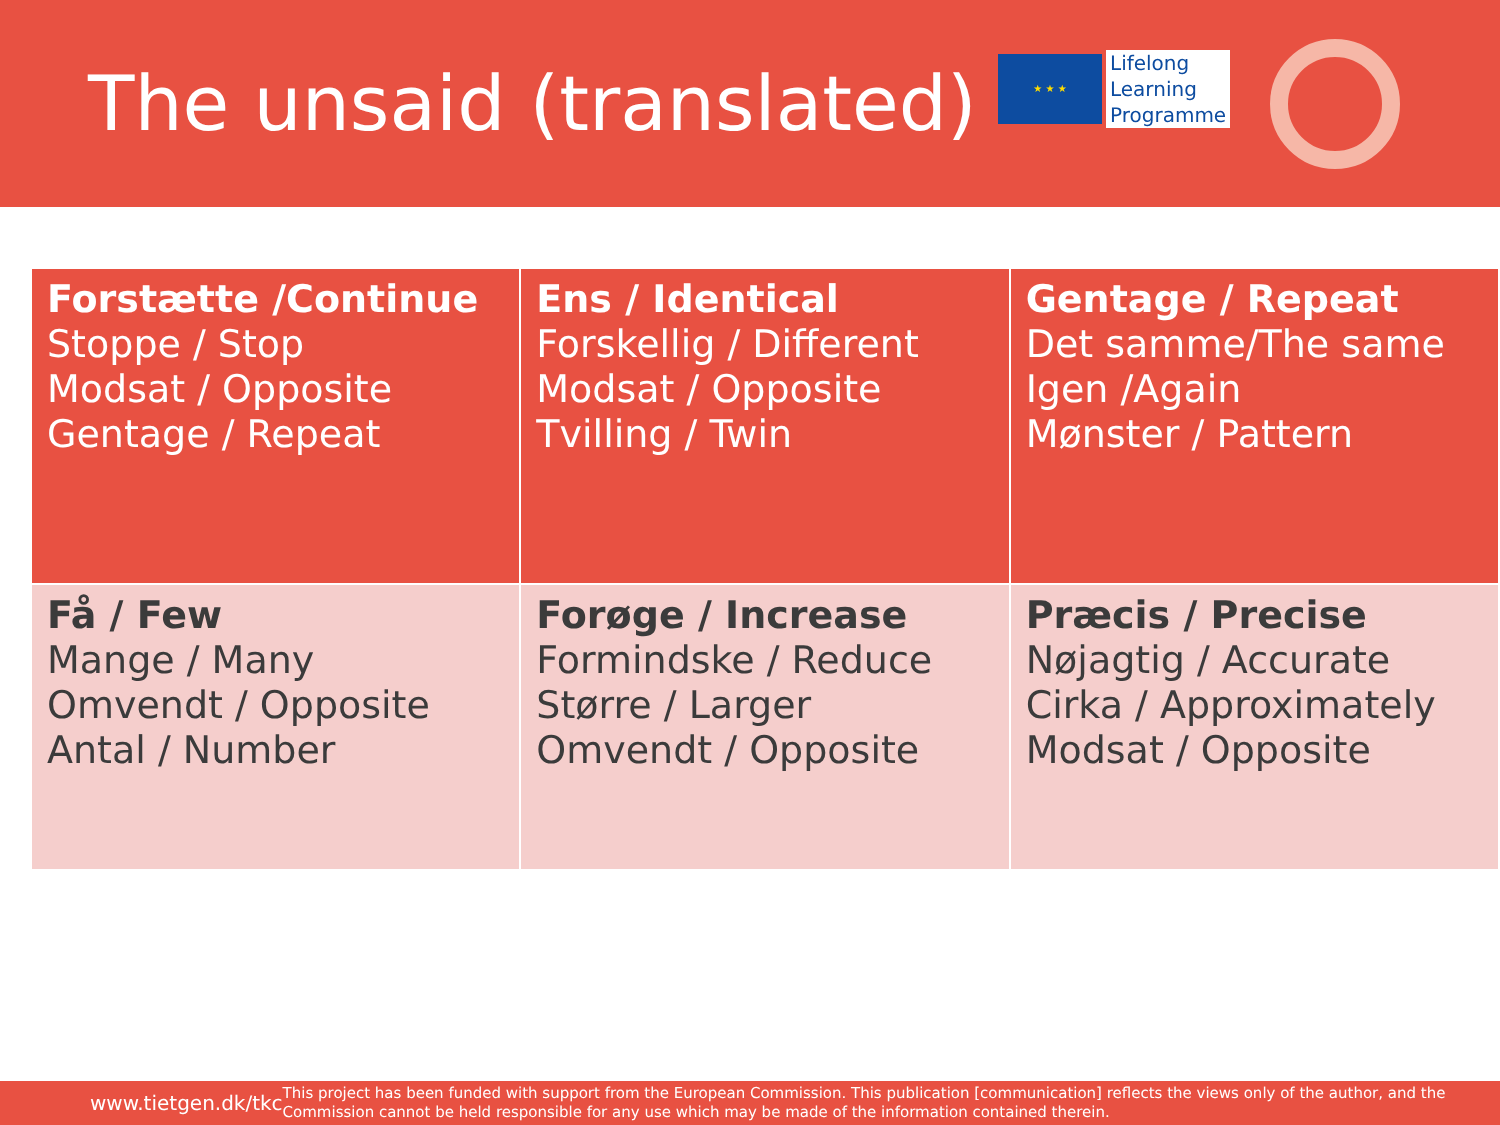The unsaid (translated)
★ ★ ★
Lifelong
Learning
Programme
| Forstætte /Continue Stoppe / Stop Modsat / Opposite Gentage / Repeat | Ens / Identical Forskellig / Different Modsat / Opposite Tvilling / Twin | Gentage / Repeat Det samme/The same Igen /Again Mønster / Pattern |
| Få / Few Mange / Many Omvendt / Opposite Antal / Number | Forøge / Increase Formindske / Reduce Større / Larger Omvendt / Opposite | Præcis / Precise Nøjagtig / Accurate Cirka / Approximately Modsat / Opposite |
www.tietgen.dk/tkc
This project has been funded with support from the European Commission. This publication [communication] reflects the views only of the author, and the Commission cannot be held responsible for any use which may be made of the information contained therein.